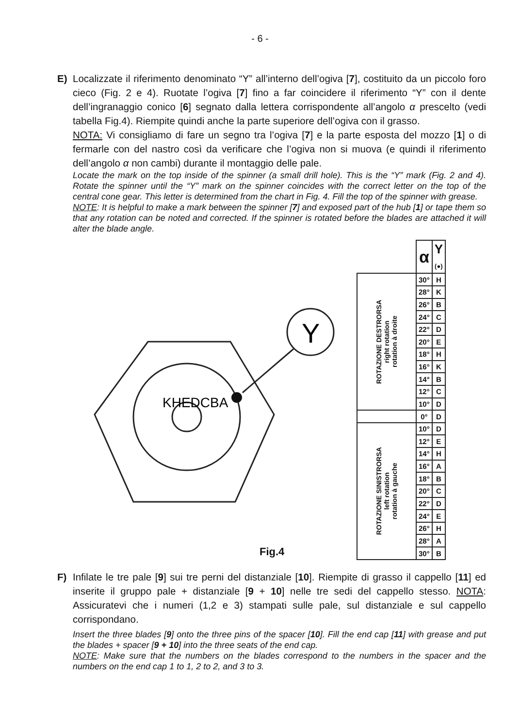- 6 -
E) Localizzate il riferimento denominato “Y” all’interno dell’ogiva [7], costituito da un piccolo foro cieco (Fig. 2 e 4). Ruotate l’ogiva [7] fino a far coincidere il riferimento “Y” con il dente dell’ingranaggio conico [6] segnato dalla lettera corrispondente all’angolo α prescelto (vedi tabella Fig.4). Riempite quindi anche la parte superiore dell’ogiva con il grasso.
NOTA: Vi consigliamo di fare un segno tra l’ogiva [7] e la parte esposta del mozzo [1] o di fermarle con del nastro così da verificare che l’ogiva non si muova (e quindi il riferimento dell’angolo α non cambi) durante il montaggio delle pale.
Locate the mark on the top inside of the spinner (a small drill hole). This is the “Y” mark (Fig. 2 and 4). Rotate the spinner until the “Y” mark on the spinner coincides with the correct letter on the top of the central cone gear. This letter is determined from the chart in Fig. 4. Fill the top of the spinner with grease.
NOTE: It is helpful to make a mark between the spinner [7] and exposed part of the hub [1] or tape them so that any rotation can be noted and corrected. If the spinner is rotated before the blades are attached it will alter the blade angle.
KHEDCBA
Y
Fig.4
| | α | Y (●) |
| ROTAZIONE DESTRORSA right rotation rotation à droite | 30° | H |
| | 28° | K |
| | 26° | B |
| | 24° | C |
| | 22° | D |
| | 20° | E |
| | 18° | H |
| | 16° | K |
| | 14° | B |
| | 12° | C |
| | 10° | D |
| | 0° | D |
| ROTAZIONE SINISTRORSA left rotation rotation à gauche | 10° | D |
| | 12° | E |
| | 14° | H |
| | 16° | A |
| | 18° | B |
| | 20° | C |
| | 22° | D |
| | 24° | E |
| | 26° | H |
| | 28° | A |
| | 30° | B |
F) Infilate le tre pale [9] sui tre perni del distanziale [10]. Riempite di grasso il cappello [11] ed inserite il gruppo pale + distanziale [9 + 10] nelle tre sedi del cappello stesso. NOTA: Assicuratevi che i numeri (1,2 e 3) stampati sulle pale, sul distanziale e sul cappello corrispondano.
Insert the three blades [9] onto the three pins of the spacer [10]. Fill the end cap [11] with grease and put the blades + spacer [9 + 10] into the three seats of the end cap.
NOTE: Make sure that the numbers on the blades correspond to the numbers in the spacer and the numbers on the end cap 1 to 1, 2 to 2, and 3 to 3.